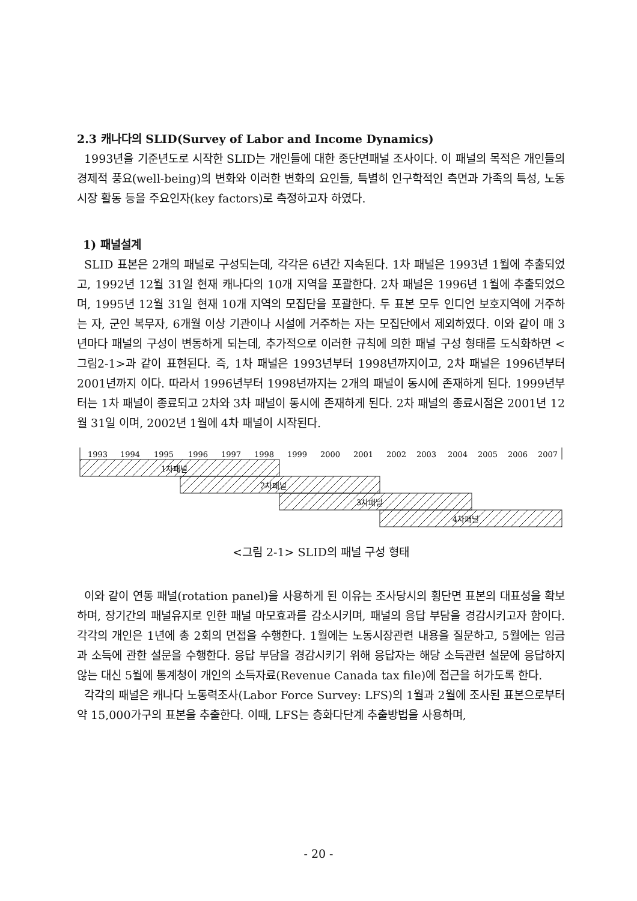2.3 캐나다의 SLID(Survey of Labor and Income Dynamics)
1993년을 기준년도로 시작한 SLID는 개인들에 대한 종단면패널 조사이다. 이 패널의 목적은 개인들의 경제적 풍요(well-being)의 변화와 이러한 변화의 요인들, 특별히 인구학적인 측면과 가족의 특성, 노동시장 활동 등을 주요인자(key factors)로 측정하고자 하였다.
1) 패널설계
SLID 표본은 2개의 패널로 구성되는데, 각각은 6년간 지속된다. 1차 패널은 1993년 1월에 추출되었고, 1992년 12월 31일 현재 캐나다의 10개 지역을 포괄한다. 2차 패널은 1996년 1월에 추출되었으며, 1995년 12월 31일 현재 10개 지역의 모집단을 포괄한다. 두 표본 모두 인디언 보호지역에 거주하는 자, 군인 복무자, 6개월 이상 기관이나 시설에 거주하는 자는 모집단에서 제외하였다. 이와 같이 매 3년마다 패널의 구성이 변동하게 되는데, 추가적으로 이러한 규칙에 의한 패널 구성 형태를 도식화하면 <그림2-1>과 같이 표현된다. 즉, 1차 패널은 1993년부터 1998년까지이고, 2차 패널은 1996년부터 2001년까지 이다. 따라서 1996년부터 1998년까지는 2개의 패널이 동시에 존재하게 된다. 1999년부터는 1차 패널이 종료되고 2차와 3차 패널이 동시에 존재하게 된다. 2차 패널의 종료시점은 2001년 12월 31일 이며, 2002년 1월에 4차 패널이 시작된다.
1993
1994
1995
1996
1997
1998
1999
2000
2001
2002
2003
2004
2005
2006
2007
1차패널
2차패널
3차패널
4차패널
<그림 2-1> SLID의 패널 구성 형태
이와 같이 연동 패널(rotation panel)을 사용하게 된 이유는 조사당시의 횡단면 표본의 대표성을 확보하며, 장기간의 패널유지로 인한 패널 마모효과를 감소시키며, 패널의 응답 부담을 경감시키고자 함이다. 각각의 개인은 1년에 총 2회의 면접을 수행한다. 1월에는 노동시장관련 내용을 질문하고, 5월에는 임금과 소득에 관한 설문을 수행한다. 응답 부담을 경감시키기 위해 응답자는 해당 소득관련 설문에 응답하지 않는 대신 5월에 통계청이 개인의 소득자료(Revenue Canada tax file)에 접근을 허가도록 한다.
각각의 패널은 캐나다 노동력조사(Labor Force Survey: LFS)의 1월과 2월에 조사된 표본으로부터 약 15,000가구의 표본을 추출한다. 이때, LFS는 층화다단계 추출방법을 사용하며,
- 20 -